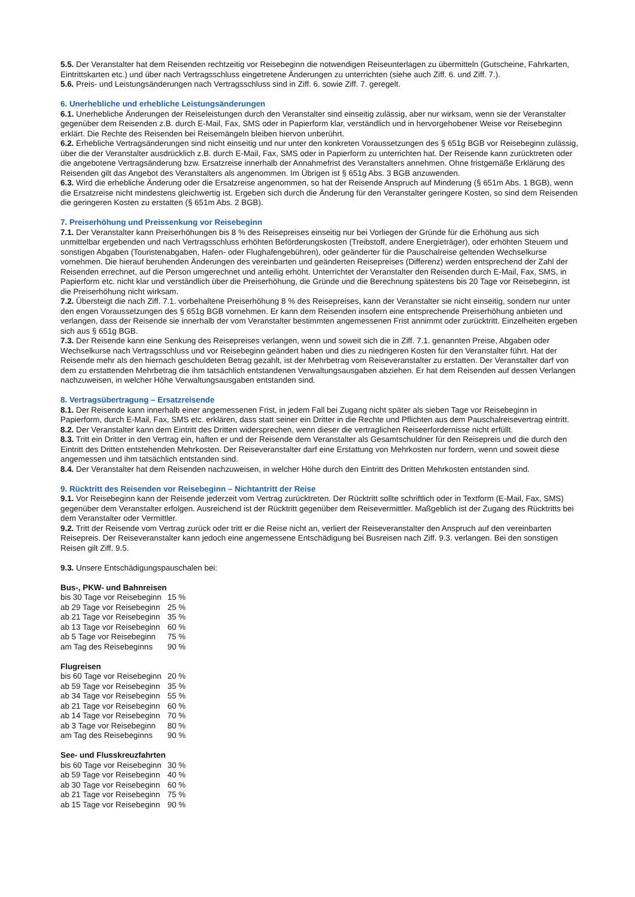5.5. Der Veranstalter hat dem Reisenden rechtzeitig vor Reisebeginn die notwendigen Reiseunterlagen zu übermitteln (Gutscheine, Fahrkarten, Eintrittskarten etc.) und über nach Vertragsschluss eingetretene Änderungen zu unterrichten (siehe auch Ziff. 6. und Ziff. 7.).
5.6. Preis- und Leistungsänderungen nach Vertragsschluss sind in Ziff. 6. sowie Ziff. 7. geregelt.
6. Unerhebliche und erhebliche Leistungsänderungen
6.1. Unerhebliche Änderungen der Reiseleistungen durch den Veranstalter sind einseitig zulässig, aber nur wirksam, wenn sie der Veranstalter gegenüber dem Reisenden z.B. durch E-Mail, Fax, SMS oder in Papierform klar, verständlich und in hervorgehobener Weise vor Reisebeginn erklärt. Die Rechte des Reisenden bei Reisemängeln bleiben hiervon unberührt.
6.2. Erhebliche Vertragsänderungen sind nicht einseitig und nur unter den konkreten Voraussetzungen des § 651g BGB vor Reisebeginn zulässig, über die der Veranstalter ausdrücklich z.B. durch E-Mail, Fax, SMS oder in Papierform zu unterrichten hat. Der Reisende kann zurücktreten oder die angebotene Vertragsänderung bzw. Ersatzreise innerhalb der Annahmefrist des Veranstalters annehmen. Ohne fristgemäße Erklärung des Reisenden gilt das Angebot des Veranstalters als angenommen. Im Übrigen ist § 651g Abs. 3 BGB anzuwenden.
6.3. Wird die erhebliche Änderung oder die Ersatzreise angenommen, so hat der Reisende Anspruch auf Minderung (§ 651m Abs. 1 BGB), wenn die Ersatzreise nicht mindestens gleichwertig ist. Ergeben sich durch die Änderung für den Veranstalter geringere Kosten, so sind dem Reisenden die geringeren Kosten zu erstatten (§ 651m Abs. 2 BGB).
7. Preiserhöhung und Preissenkung vor Reisebeginn
7.1. Der Veranstalter kann Preiserhöhungen bis 8 % des Reisepreises einseitig nur bei Vorliegen der Gründe für die Erhöhung aus sich unmittelbar ergebenden und nach Vertragsschluss erhöhten Beförderungskosten (Treibstoff, andere Energieträger), oder erhöhten Steuern und sonstigen Abgaben (Touristenabgaben, Hafen- oder Flughafengebühren), oder geänderter für die Pauschalreise geltenden Wechselkurse vornehmen. Die hierauf beruhenden Änderungen des vereinbarten und geänderten Reisepreises (Differenz) werden entsprechend der Zahl der Reisenden errechnet, auf die Person umgerechnet und anteilig erhöht. Unterrichtet der Veranstalter den Reisenden durch E-Mail, Fax, SMS, in Papierform etc. nicht klar und verständlich über die Preiserhöhung, die Gründe und die Berechnung spätestens bis 20 Tage vor Reisebeginn, ist die Preiserhöhung nicht wirksam.
7.2. Übersteigt die nach Ziff. 7.1. vorbehaltene Preiserhöhung 8 % des Reisepreises, kann der Veranstalter sie nicht einseitig, sondern nur unter den engen Voraussetzungen des § 651g BGB vornehmen. Er kann dem Reisenden insofern eine entsprechende Preiserhöhung anbieten und verlangen, dass der Reisende sie innerhalb der vom Veranstalter bestimmten angemessenen Frist annimmt oder zurücktritt. Einzelheiten ergeben sich aus § 651g BGB.
7.3. Der Reisende kann eine Senkung des Reisepreises verlangen, wenn und soweit sich die in Ziff. 7.1. genannten Preise, Abgaben oder Wechselkurse nach Vertragsschluss und vor Reisebeginn geändert haben und dies zu niedrigeren Kosten für den Veranstalter führt. Hat der Reisende mehr als den hiernach geschuldeten Betrag gezahlt, ist der Mehrbetrag vom Reiseveranstalter zu erstatten. Der Veranstalter darf von dem zu erstattenden Mehrbetrag die ihm tatsächlich entstandenen Verwaltungsausgaben abziehen. Er hat dem Reisenden auf dessen Verlangen nachzuweisen, in welcher Höhe Verwaltungsausgaben entstanden sind.
8. Vertragsübertragung – Ersatzreisende
8.1. Der Reisende kann innerhalb einer angemessenen Frist, in jedem Fall bei Zugang nicht später als sieben Tage vor Reisebeginn in Papierform, durch E-Mail, Fax, SMS etc. erklären, dass statt seiner ein Dritter in die Rechte und Pflichten aus dem Pauschalreisevertrag eintritt.
8.2. Der Veranstalter kann dem Eintritt des Dritten widersprechen, wenn dieser die vertraglichen Reiseerfordernisse nicht erfüllt.
8.3. Tritt ein Dritter in den Vertrag ein, haften er und der Reisende dem Veranstalter als Gesamtschuldner für den Reisepreis und die durch den Eintritt des Dritten entstehenden Mehrkosten. Der Reiseveranstalter darf eine Erstattung von Mehrkosten nur fordern, wenn und soweit diese angemessen und ihm tatsächlich entstanden sind.
8.4. Der Veranstalter hat dem Reisenden nachzuweisen, in welcher Höhe durch den Eintritt des Dritten Mehrkosten entstanden sind.
9. Rücktritt des Reisenden vor Reisebeginn – Nichtantritt der Reise
9.1. Vor Reisebeginn kann der Reisende jederzeit vom Vertrag zurücktreten. Der Rücktritt sollte schriftlich oder in Textform (E-Mail, Fax, SMS) gegenüber dem Veranstalter erfolgen. Ausreichend ist der Rücktritt gegenüber dem Reisevermittler. Maßgeblich ist der Zugang des Rücktritts bei dem Veranstalter oder Vermittler.
9.2. Tritt der Reisende vom Vertrag zurück oder tritt er die Reise nicht an, verliert der Reiseveranstalter den Anspruch auf den vereinbarten Reisepreis. Der Reiseveranstalter kann jedoch eine angemessene Entschädigung bei Busreisen nach Ziff. 9.3. verlangen. Bei den sonstigen Reisen gilt Ziff. 9.5.
9.3. Unsere Entschädigungspauschalen bei:
Bus-, PKW- und Bahnreisen
| bis 30 Tage vor Reisebeginn | 15 % |
| ab 29 Tage vor Reisebeginn | 25 % |
| ab 21 Tage vor Reisebeginn | 35 % |
| ab 13 Tage vor Reisebeginn | 60 % |
| ab 5 Tage vor Reisebeginn | 75 % |
| am Tag des Reisebeginns | 90 % |
Flugreisen
| bis 60 Tage vor Reisebeginn | 20 % |
| ab 59 Tage vor Reisebeginn | 35 % |
| ab 34 Tage vor Reisebeginn | 55 % |
| ab 21 Tage vor Reisebeginn | 60 % |
| ab 14 Tage vor Reisebeginn | 70 % |
| ab 3 Tage vor Reisebeginn | 80 % |
| am Tag des Reisebeginns | 90 % |
See- und Flusskreuzfahrten
| bis 60 Tage vor Reisebeginn | 30 % |
| ab 59 Tage vor Reisebeginn | 40 % |
| ab 30 Tage vor Reisebeginn | 60 % |
| ab 21 Tage vor Reisebeginn | 75 % |
| ab 15 Tage vor Reisebeginn | 90 % |